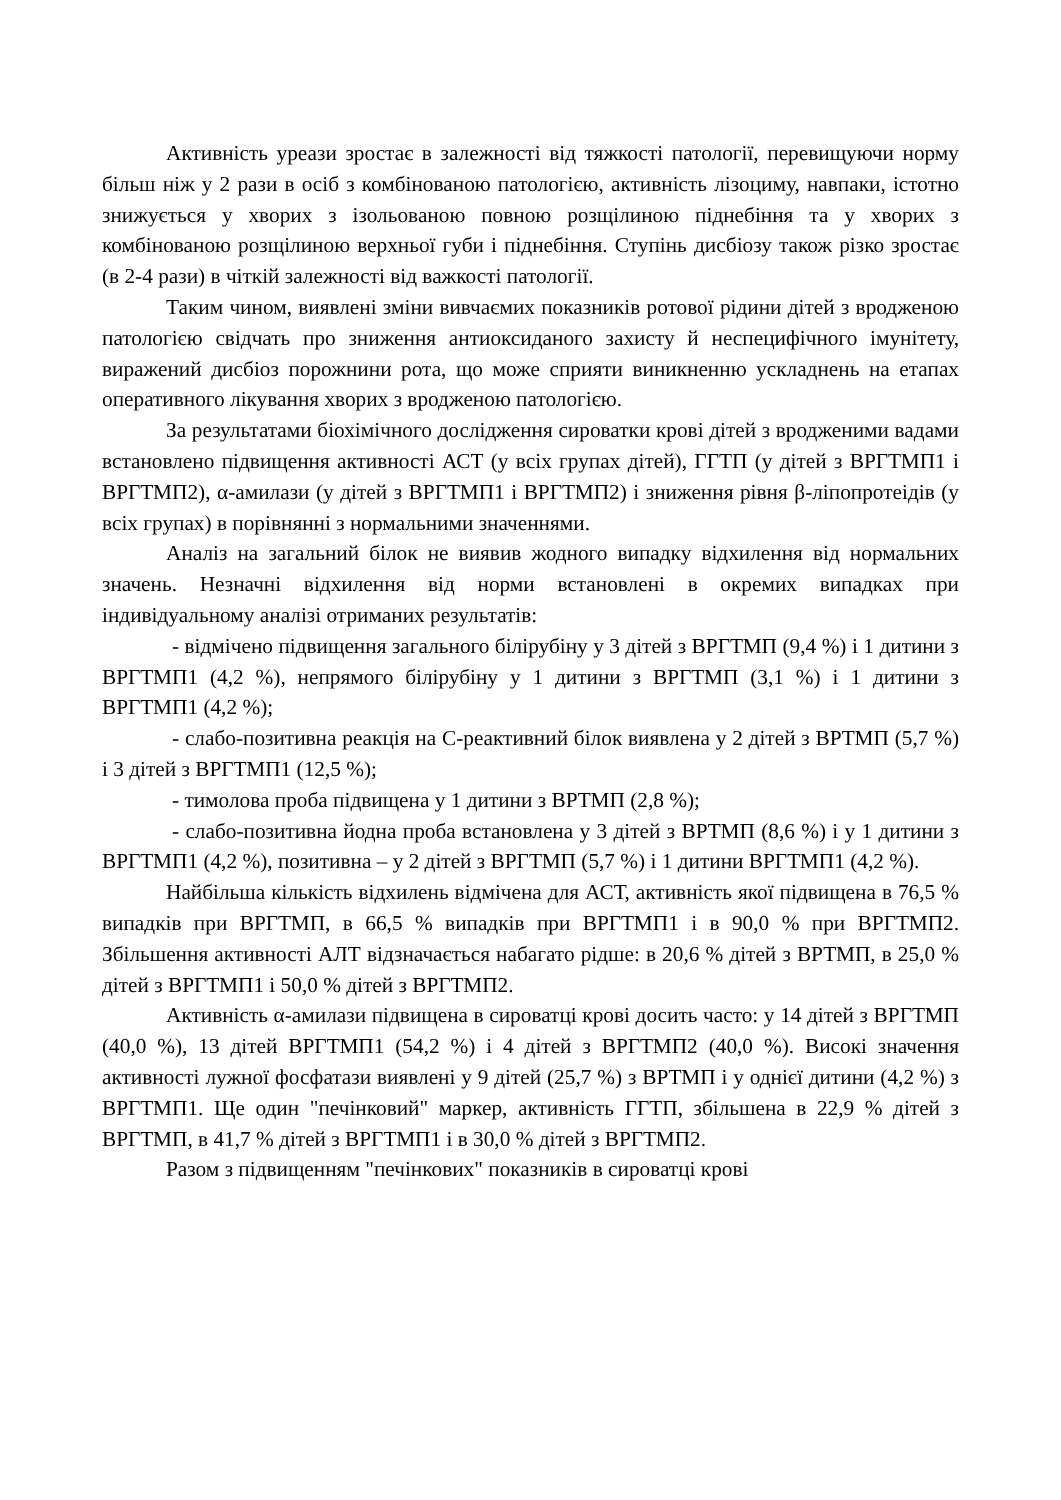Активність уреази зростає в залежності від тяжкості патології, перевищуючи норму більш ніж у 2 рази в осіб з комбінованою патологією, активність лізоциму, навпаки, істотно знижується у хворих з ізольованою повною розщілиною піднебіння та у хворих з комбінованою розщілиною верхньої губи і піднебіння. Ступінь дисбіозу також різко зростає (в 2-4 рази) в чіткій залежності від важкості патології.
Таким чином, виявлені зміни вивчаємих показників ротової рідини дітей з вродженою патологією свідчать про зниження антиоксиданого захисту й неспецифічного імунітету, виражений дисбіоз порожнини рота, що може сприяти виникненню ускладнень на етапах оперативного лікування хворих з вродженою патологією.
За результатами біохімічного дослідження сироватки крові дітей з вродженими вадами встановлено підвищення активності АСТ (у всіх групах дітей), ГГТП (у дітей з ВРГТМП1 і ВРГТМП2), α-амилази (у дітей з ВРГТМП1 і ВРГТМП2) і зниження рівня β-ліпопротеідів (у всіх групах) в порівнянні з нормальними значеннями.
Аналіз на загальний білок не виявив жодного випадку відхилення від нормальних значень. Незначні відхилення від норми встановлені в окремих випадках при індивідуальному аналізі отриманих результатів:
- відмічено підвищення загального білірубіну у 3 дітей з ВРГТМП (9,4 %) і 1 дитини з ВРГТМП1 (4,2 %), непрямого білірубіну у 1 дитини з ВРГТМП (3,1 %) і 1 дитини з ВРГТМП1 (4,2 %);
- слабо-позитивна реакція на С-реактивний білок виявлена у 2 дітей з ВРТМП (5,7 %) і 3 дітей з ВРГТМП1 (12,5 %);
- тимолова проба підвищена у 1 дитини з ВРТМП (2,8 %);
- слабо-позитивна йодна проба встановлена у 3 дітей з ВРТМП (8,6 %) і у 1 дитини з ВРГТМП1 (4,2 %), позитивна – у 2 дітей з ВРГТМП (5,7 %) і 1 дитини ВРГТМП1 (4,2 %).
Найбільша кількість відхилень відмічена для АСТ, активність якої підвищена в 76,5 % випадків при ВРГТМП, в 66,5 % випадків при ВРГТМП1 і в 90,0 % при ВРГТМП2. Збільшення активності АЛТ відзначається набагато рідше: в 20,6 % дітей з ВРТМП, в 25,0 % дітей з ВРГТМП1 і 50,0 % дітей з ВРГТМП2.
Активність α-амилази підвищена в сироватці крові досить часто: у 14 дітей з ВРГТМП (40,0 %), 13 дітей ВРГТМП1 (54,2 %) і 4 дітей з ВРГТМП2 (40,0 %). Високі значення активності лужної фосфатази виявлені у 9 дітей (25,7 %) з ВРТМП і у однієї дитини (4,2 %) з ВРГТМП1. Ще один "печінковий" маркер, активність ГГТП, збільшена в 22,9 % дітей з ВРГТМП, в 41,7 % дітей з ВРГТМП1 і в 30,0 % дітей з ВРГТМП2.
Разом з підвищенням "печінкових" показників в сироватці крові